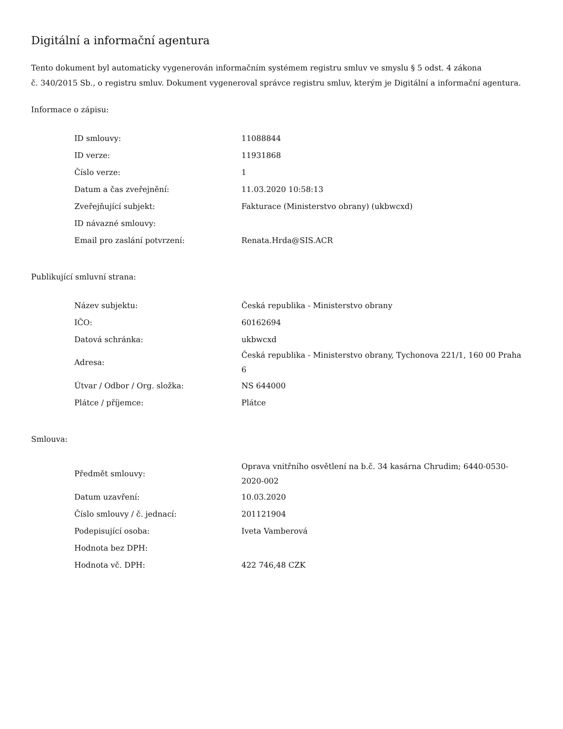Digitální a informační agentura
Tento dokument byl automaticky vygenerován informačním systémem registru smluv ve smyslu § 5 odst. 4 zákona
č. 340/2015 Sb., o registru smluv. Dokument vygeneroval správce registru smluv, kterým je Digitální a informační agentura.
Informace o zápisu:
| ID smlouvy: | 11088844 |
| ID verze: | 11931868 |
| Číslo verze: | 1 |
| Datum a čas zveřejnění: | 11.03.2020 10:58:13 |
| Zveřejňující subjekt: | Fakturace (Ministerstvo obrany) (ukbwcxd) |
| ID návazné smlouvy: | |
| Email pro zaslání potvrzení: | Renata.Hrda@SIS.ACR |
Publikující smluvní strana:
| Název subjektu: | Česká republika - Ministerstvo obrany |
| IČO: | 60162694 |
| Datová schránka: | ukbwcxd |
| Adresa: | Česká republika - Ministerstvo obrany, Tychonova 221/1, 160 00 Praha 6 |
| Útvar / Odbor / Org. složka: | NS 644000 |
| Plátce / příjemce: | Plátce |
Smlouva:
| Předmět smlouvy: | Oprava vnitřního osvětlení na b.č. 34 kasárna Chrudim; 6440-0530-2020-002 |
| Datum uzavření: | 10.03.2020 |
| Číslo smlouvy / č. jednací: | 201121904 |
| Podepisující osoba: | Iveta Vamberová |
| Hodnota bez DPH: | |
| Hodnota vč. DPH: | 422 746,48 CZK |